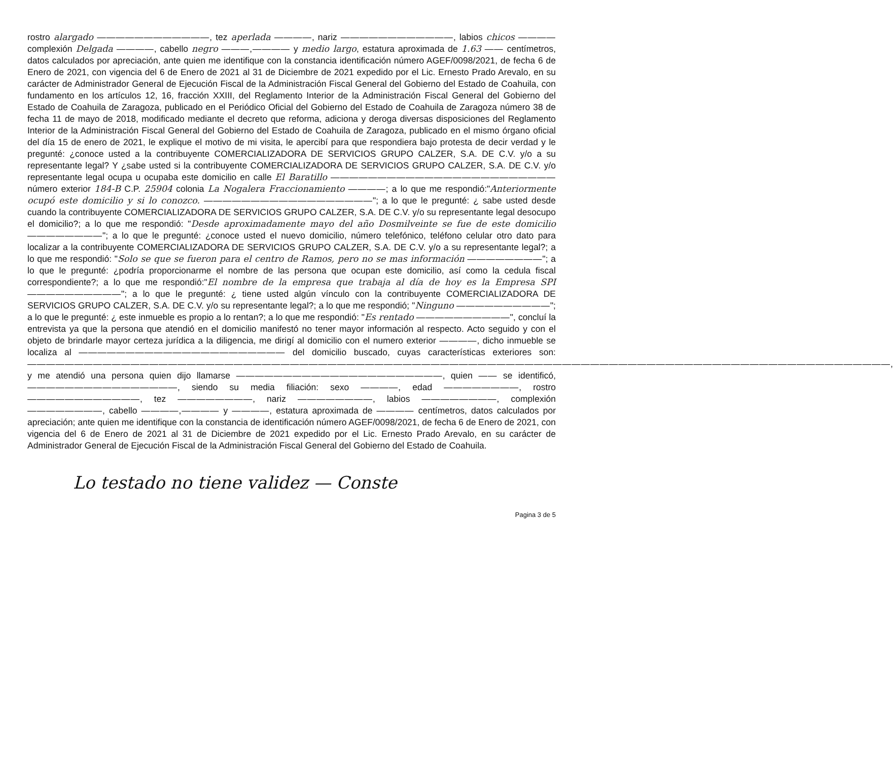rostro alargado ————————————, tez aperlada ————, nariz ————————————, labios chicos ———— complexión Delgada ————, cabello negro ———,———— y medio largo, estatura aproximada de 1.63 —— centímetros, datos calculados por apreciación, ante quien me identifique con la constancia identificación número AGEF/0098/2021, de fecha 6 de Enero de 2021, con vigencia del 6 de Enero de 2021 al 31 de Diciembre de 2021 expedido por el Lic. Ernesto Prado Arevalo, en su carácter de Administrador General de Ejecución Fiscal de la Administración Fiscal General del Gobierno del Estado de Coahuila, con fundamento en los artículos 12, 16, fracción XXIII, del Reglamento Interior de la Administración Fiscal General del Gobierno del Estado de Coahuila de Zaragoza, publicado en el Periódico Oficial del Gobierno del Estado de Coahuila de Zaragoza número 38 de fecha 11 de mayo de 2018, modificado mediante el decreto que reforma, adiciona y deroga diversas disposiciones del Reglamento Interior de la Administración Fiscal General del Gobierno del Estado de Coahuila de Zaragoza, publicado en el mismo órgano oficial del día 15 de enero de 2021, le explique el motivo de mi visita, le apercibí para que respondiera bajo protesta de decir verdad y le pregunté: ¿conoce usted a la contribuyente COMERCIALIZADORA DE SERVICIOS GRUPO CALZER, S.A. DE C.V. y/o a su representante legal? Y ¿sabe usted si la contribuyente COMERCIALIZADORA DE SERVICIOS GRUPO CALZER, S.A. DE C.V. y/o representante legal ocupa u ocupaba este domicilio en calle El Baratillo ———————————————————————— número exterior 184-B C.P. 25904 colonia La Nogalera Fraccionamiento ————; a lo que me respondió:"Anteriormente ocupó este domicilio y si lo conozco. ——————————————————"; a lo que le pregunté: ¿ sabe usted desde cuando la contribuyente COMERCIALIZADORA DE SERVICIOS GRUPO CALZER, S.A. DE C.V. y/o su representante legal desocupo el domicilio?; a lo que me respondió: "Desde aproximadamente mayo del año Dosmilveinte se fue de este domicilio ————————"; a lo que le pregunté: ¿conoce usted el nuevo domicilio, número telefónico, teléfono celular otro dato para localizar a la contribuyente COMERCIALIZADORA DE SERVICIOS GRUPO CALZER, S.A. DE C.V. y/o a su representante legal?; a lo que me respondió: "Solo se que se fueron para el centro de Ramos, pero no se mas información ————————"; a lo que le pregunté: ¿podría proporcionarme el nombre de las persona que ocupan este domicilio, así como la cedula fiscal correspondiente?; a lo que me respondió:"El nombre de la empresa que trabaja al día de hoy es la Empresa SPI ——————————"; a lo que le pregunté: ¿ tiene usted algún vínculo con la contribuyente COMERCIALIZADORA DE SERVICIOS GRUPO CALZER, S.A. DE C.V. y/o su representante legal?; a lo que me respondió; "Ninguno ——————————"; a lo que le pregunté: ¿ este inmueble es propio a lo rentan?; a lo que me respondió: "Es rentado ——————————", concluí la entrevista ya que la persona que atendió en el domicilio manifestó no tener mayor información al respecto. Acto seguido y con el objeto de brindarle mayor certeza jurídica a la diligencia, me dirigí al domicilio con el numero exterior ————, dicho inmueble se localiza al —————————————————————— del domicilio buscado, cuyas características exteriores son: ————————————————————————————————————————————————————————————————————————————————————————————, y me atendió una persona quien dijo llamarse ——————————————————————, quien —— se identificó, ————————————————, siendo su media filiación: sexo ————, edad ————————, rostro ————————————, tez ————————, nariz ————————, labios ————————, complexión ————————, cabello ————,———— y ————, estatura aproximada de ———— centímetros, datos calculados por apreciación; ante quien me identifique con la constancia de identificación número AGEF/0098/2021, de fecha 6 de Enero de 2021, con vigencia del 6 de Enero de 2021 al 31 de Diciembre de 2021 expedido por el Lic. Ernesto Prado Arevalo, en su carácter de Administrador General de Ejecución Fiscal de la Administración Fiscal General del Gobierno del Estado de Coahuila.
Lo testado no tiene validez — Conste
Pagina 3 de 5